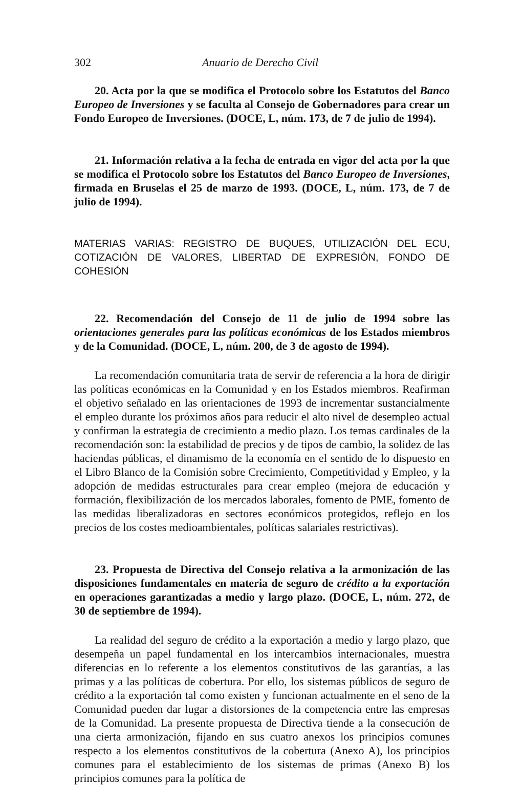302 Anuario de Derecho Civil
20. Acta por la que se modifica el Protocolo sobre los Estatutos del Banco Europeo de Inversiones y se faculta al Consejo de Gobernadores para crear un Fondo Europeo de Inversiones. (DOCE, L, núm. 173, de 7 de julio de 1994).
21. Información relativa a la fecha de entrada en vigor del acta por la que se modifica el Protocolo sobre los Estatutos del Banco Europeo de Inversiones, firmada en Bruselas el 25 de marzo de 1993. (DOCE, L, núm. 173, de 7 de julio de 1994).
MATERIAS VARIAS: REGISTRO DE BUQUES, UTILIZACIÓN DEL ECU, COTIZACIÓN DE VALORES, LIBERTAD DE EXPRESIÓN, FONDO DE COHESIÓN
22. Recomendación del Consejo de 11 de julio de 1994 sobre las orientaciones generales para las políticas económicas de los Estados miembros y de la Comunidad. (DOCE, L, núm. 200, de 3 de agosto de 1994).
La recomendación comunitaria trata de servir de referencia a la hora de dirigir las políticas económicas en la Comunidad y en los Estados miembros. Reafirman el objetivo señalado en las orientaciones de 1993 de incrementar sustancialmente el empleo durante los próximos años para reducir el alto nivel de desempleo actual y confirman la estrategia de crecimiento a medio plazo. Los temas cardinales de la recomendación son: la estabilidad de precios y de tipos de cambio, la solidez de las haciendas públicas, el dinamismo de la economía en el sentido de lo dispuesto en el Libro Blanco de la Comisión sobre Crecimiento, Competitividad y Empleo, y la adopción de medidas estructurales para crear empleo (mejora de educación y formación, flexibilización de los mercados laborales, fomento de PME, fomento de las medidas liberalizadoras en sectores económicos protegidos, reflejo en los precios de los costes medioambientales, políticas salariales restrictivas).
23. Propuesta de Directiva del Consejo relativa a la armonización de las disposiciones fundamentales en materia de seguro de crédito a la exportación en operaciones garantizadas a medio y largo plazo. (DOCE, L, núm. 272, de 30 de septiembre de 1994).
La realidad del seguro de crédito a la exportación a medio y largo plazo, que desempeña un papel fundamental en los intercambios internacionales, muestra diferencias en lo referente a los elementos constitutivos de las garantías, a las primas y a las políticas de cobertura. Por ello, los sistemas públicos de seguro de crédito a la exportación tal como existen y funcionan actualmente en el seno de la Comunidad pueden dar lugar a distorsiones de la competencia entre las empresas de la Comunidad. La presente propuesta de Directiva tiende a la consecución de una cierta armonización, fijando en sus cuatro anexos los principios comunes respecto a los elementos constitutivos de la cobertura (Anexo A), los principios comunes para el establecimiento de los sistemas de primas (Anexo B) los principios comunes para la política de